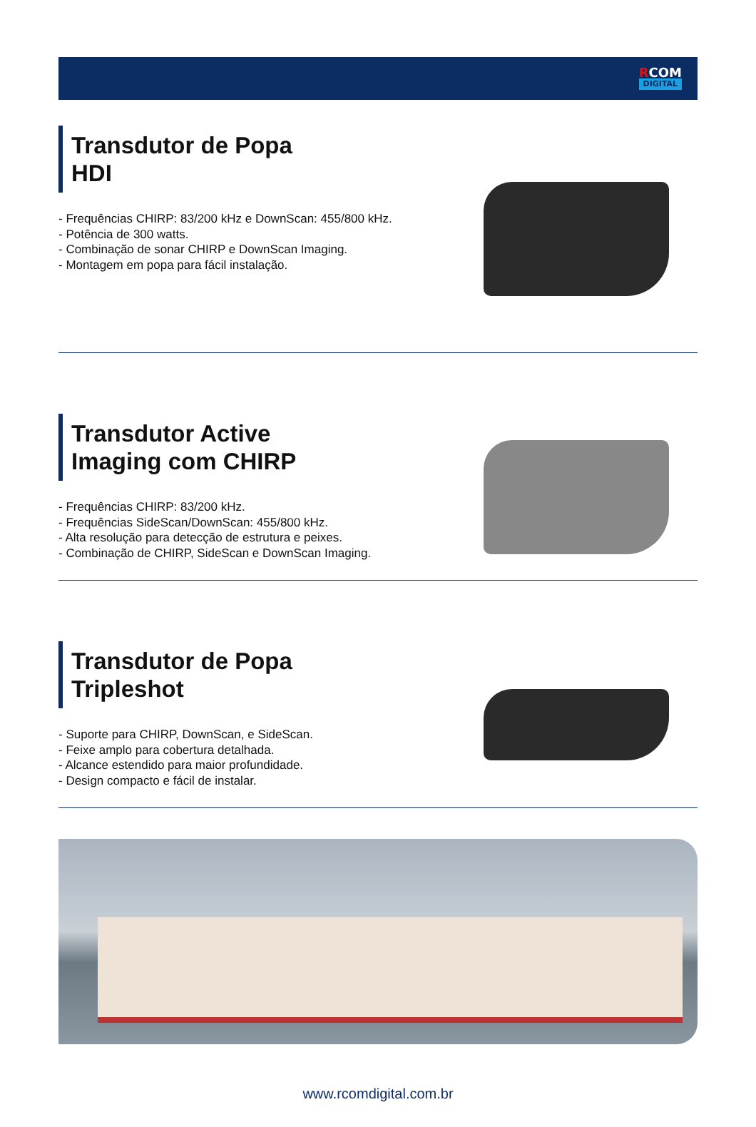RCOM
DIGITAL
Transdutor de Popa
HDI
- Frequências CHIRP: 83/200 kHz e DownScan: 455/800 kHz.
- Potência de 300 watts.
- Combinação de sonar CHIRP e DownScan Imaging.
- Montagem em popa para fácil instalação.
Transdutor Active
Imaging com CHIRP
- Frequências CHIRP: 83/200 kHz.
- Frequências SideScan/DownScan: 455/800 kHz.
- Alta resolução para detecção de estrutura e peixes.
- Combinação de CHIRP, SideScan e DownScan Imaging.
Transdutor de Popa
Tripleshot
- Suporte para CHIRP, DownScan, e SideScan.
- Feixe amplo para cobertura detalhada.
- Alcance estendido para maior profundidade.
- Design compacto e fácil de instalar.
www.rcomdigital.com.br